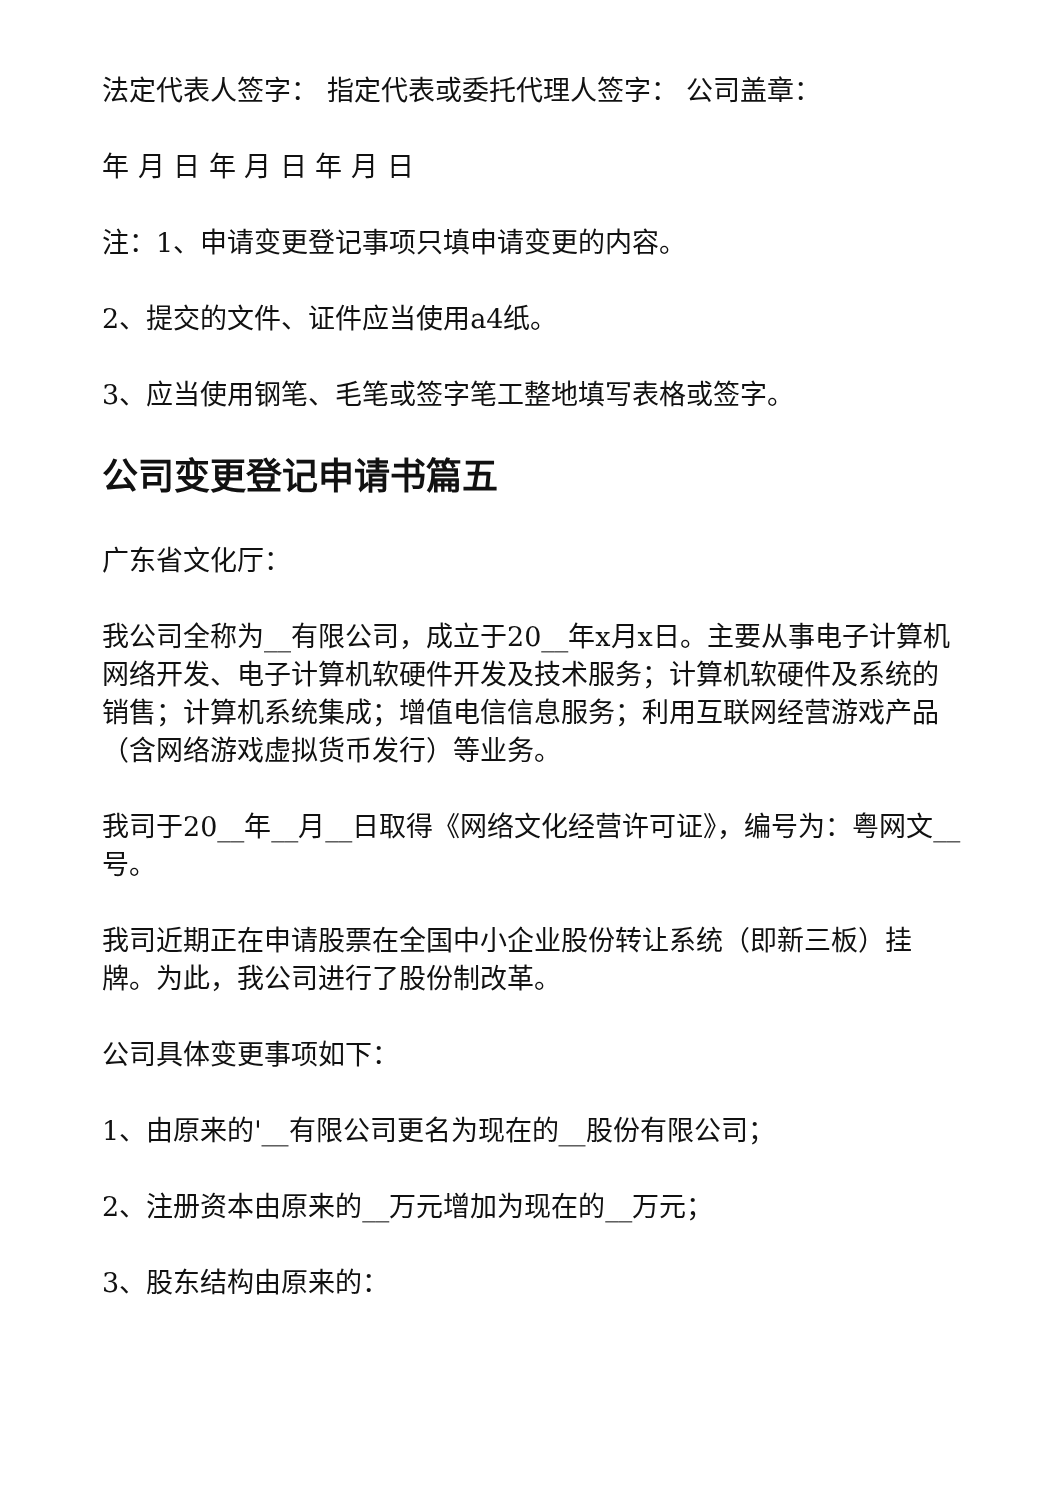法定代表人签字： 指定代表或委托代理人签字： 公司盖章：
年 月 日 年 月 日 年 月 日
注：1、申请变更登记事项只填申请变更的内容。
2、提交的文件、证件应当使用a4纸。
3、应当使用钢笔、毛笔或签字笔工整地填写表格或签字。
公司变更登记申请书篇五
广东省文化厅：
我公司全称为__有限公司，成立于20__年x月x日。主要从事电子计算机网络开发、电子计算机软硬件开发及技术服务；计算机软硬件及系统的销售；计算机系统集成；增值电信信息服务；利用互联网经营游戏产品（含网络游戏虚拟货币发行）等业务。
我司于20__年__月__日取得《网络文化经营许可证》，编号为：粤网文__号。
我司近期正在申请股票在全国中小企业股份转让系统（即新三板）挂牌。为此，我公司进行了股份制改革。
公司具体变更事项如下：
1、由原来的'__有限公司更名为现在的__股份有限公司；
2、注册资本由原来的__万元增加为现在的__万元；
3、股东结构由原来的：